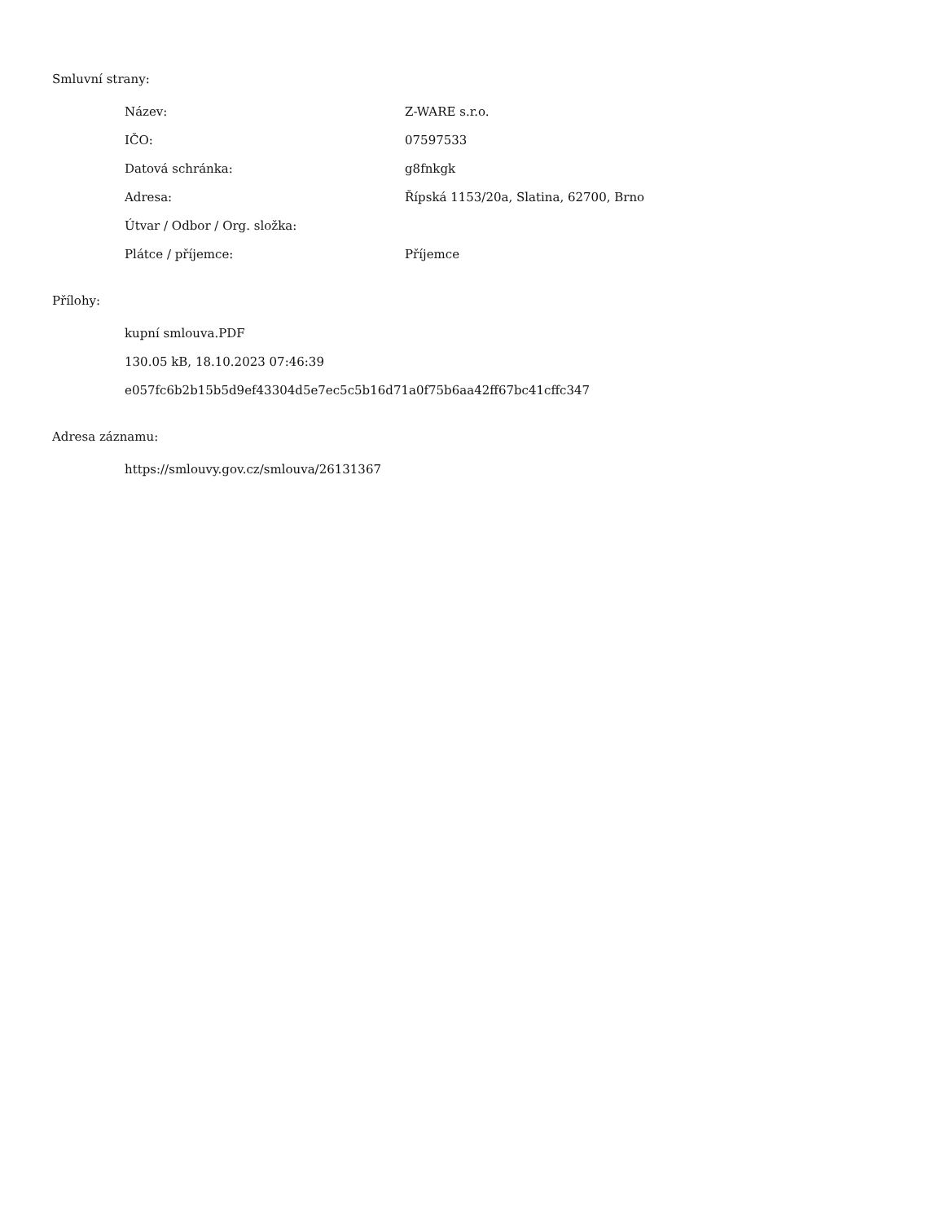Smluvní strany:
| Název: | Z-WARE s.r.o. |
| IČO: | 07597533 |
| Datová schránka: | g8fnkgk |
| Adresa: | Řípská 1153/20a, Slatina, 62700, Brno |
| Útvar / Odbor / Org. složka: | |
| Plátce / příjemce: | Příjemce |
Přílohy:
kupní smlouva.PDF
130.05 kB, 18.10.2023 07:46:39
e057fc6b2b15b5d9ef43304d5e7ec5c5b16d71a0f75b6aa42ff67bc41cffc347
Adresa záznamu:
https://smlouvy.gov.cz/smlouva/26131367